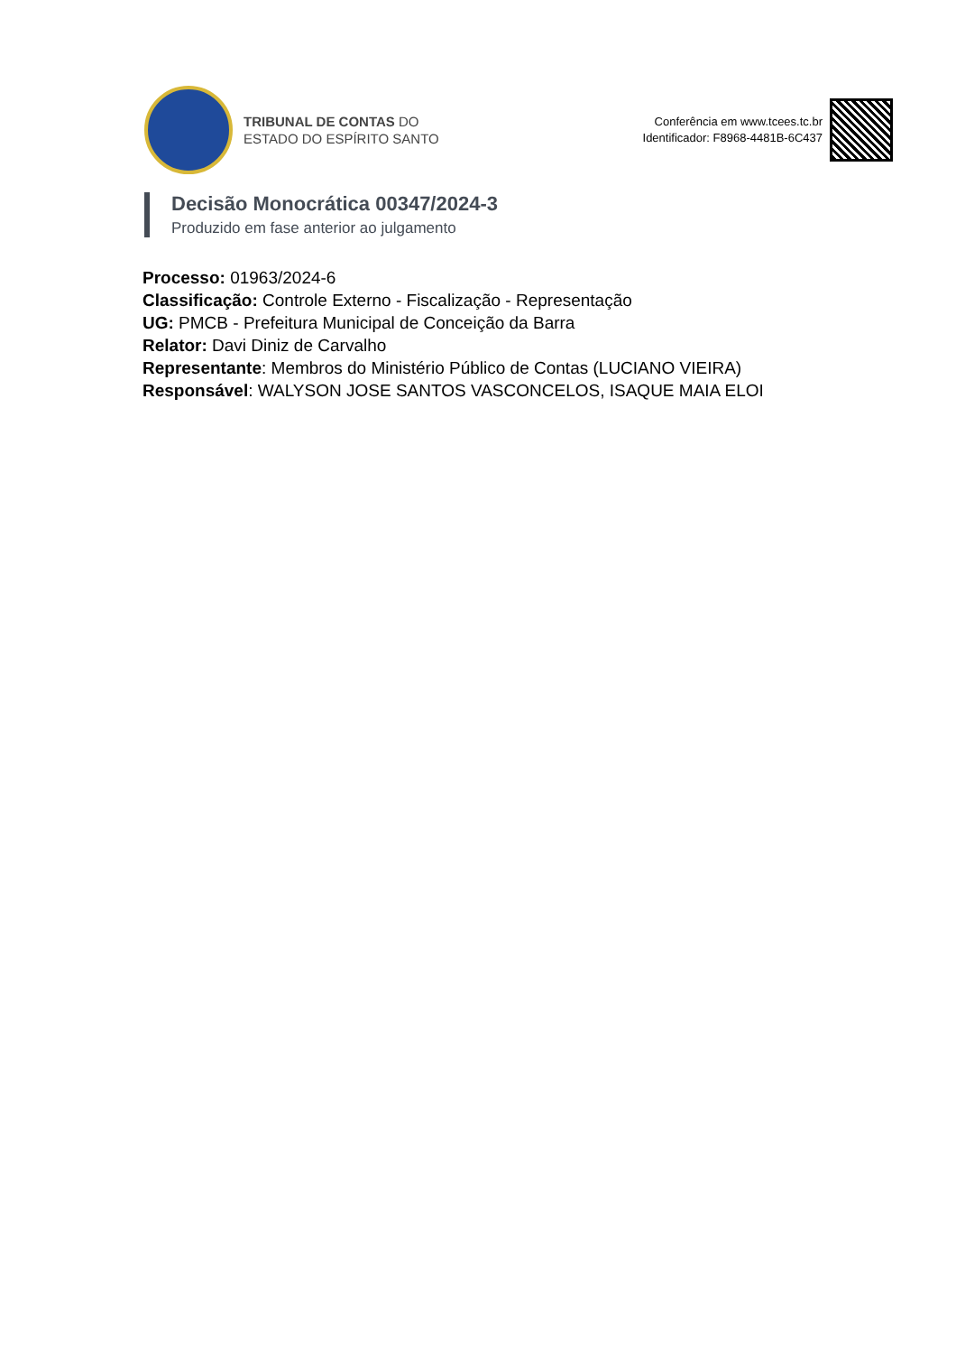TRIBUNAL DE CONTAS DO
ESTADO DO ESPÍRITO SANTO
Conferência em www.tcees.tc.br
Identificador: F8968-4481B-6C437
Decisão Monocrática 00347/2024-3
Produzido em fase anterior ao julgamento
Processo: 01963/2024-6
Classificação: Controle Externo - Fiscalização - Representação
UG: PMCB - Prefeitura Municipal de Conceição da Barra
Relator: Davi Diniz de Carvalho
Representante: Membros do Ministério Público de Contas (LUCIANO VIEIRA)
Responsável: WALYSON JOSE SANTOS VASCONCELOS, ISAQUE MAIA ELOI